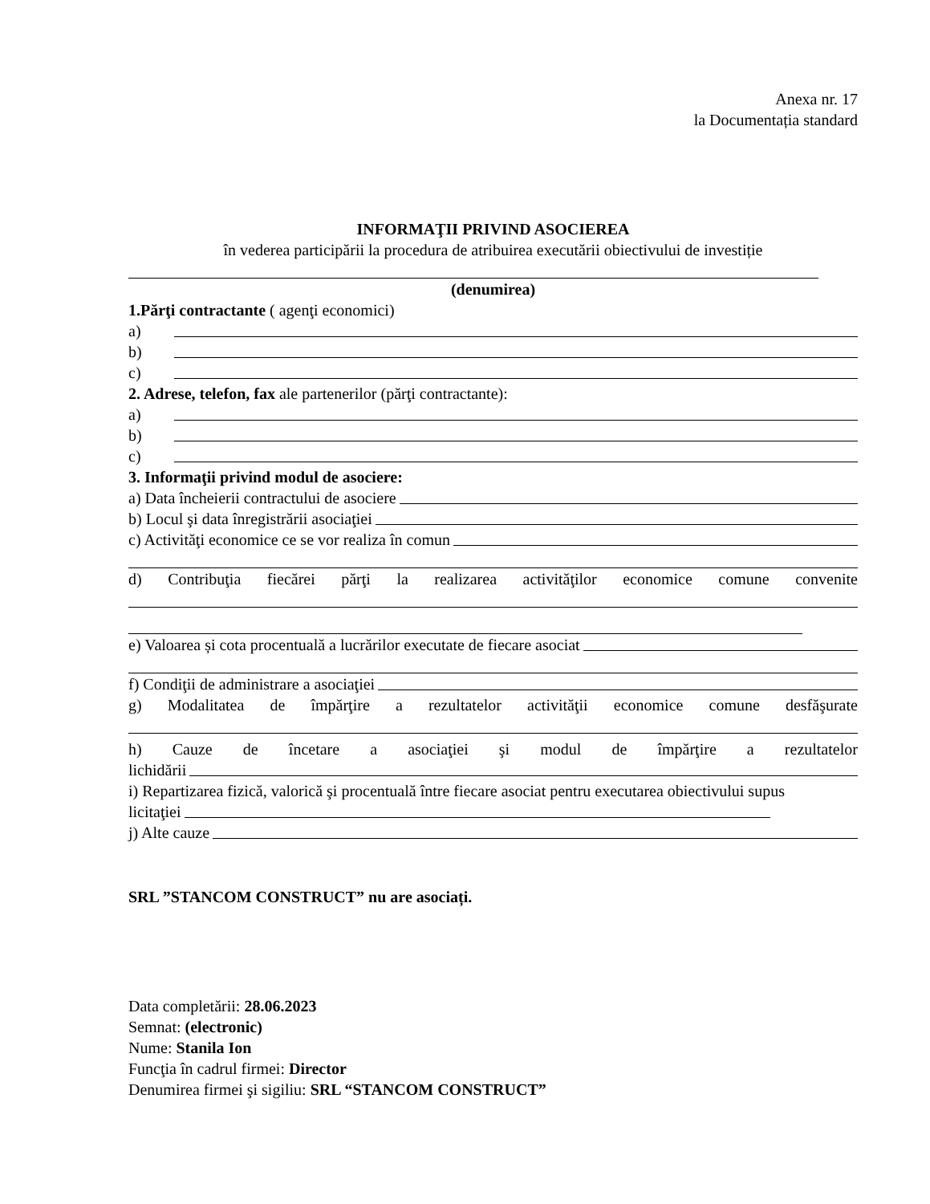Anexa nr. 17
la Documentația standard
INFORMAŢII PRIVIND ASOCIEREA
în vederea participării la procedura de atribuirea executării obiectivului de investiție
(denumirea)
1.Părţi contractante ( agenţi economici)
a)
b)
c)
2. Adrese, telefon, fax ale partenerilor (părţi contractante):
a)
b)
c)
3. Informaţii privind modul de asociere:
a) Data încheierii contractului de asociere
b) Locul şi data înregistrării asociaţiei
c) Activităţi economice ce se vor realiza în comun
d) Contribuţia fiecărei părţi la realizarea activităţilor economice comune convenite
e) Valoarea și cota procentuală a lucrărilor executate de fiecare asociat
f) Condiţii de administrare a asociaţiei
g) Modalitatea de împărţire a rezultatelor activităţii economice comune desfăşurate
h) Cauze de încetare a asociaţiei şi modul de împărţire a rezultatelor
lichidării
i) Repartizarea fizică, valorică şi procentuală între fiecare asociat pentru executarea obiectivului supus
licitaţiei
j) Alte cauze
SRL ”STANCOM CONSTRUCT” nu are asociați.
Data completării: 28.06.2023
Semnat: (electronic)
Nume: Stanila Ion
Funcţia în cadrul firmei: Director
Denumirea firmei şi sigiliu: SRL “STANCOM CONSTRUCT”